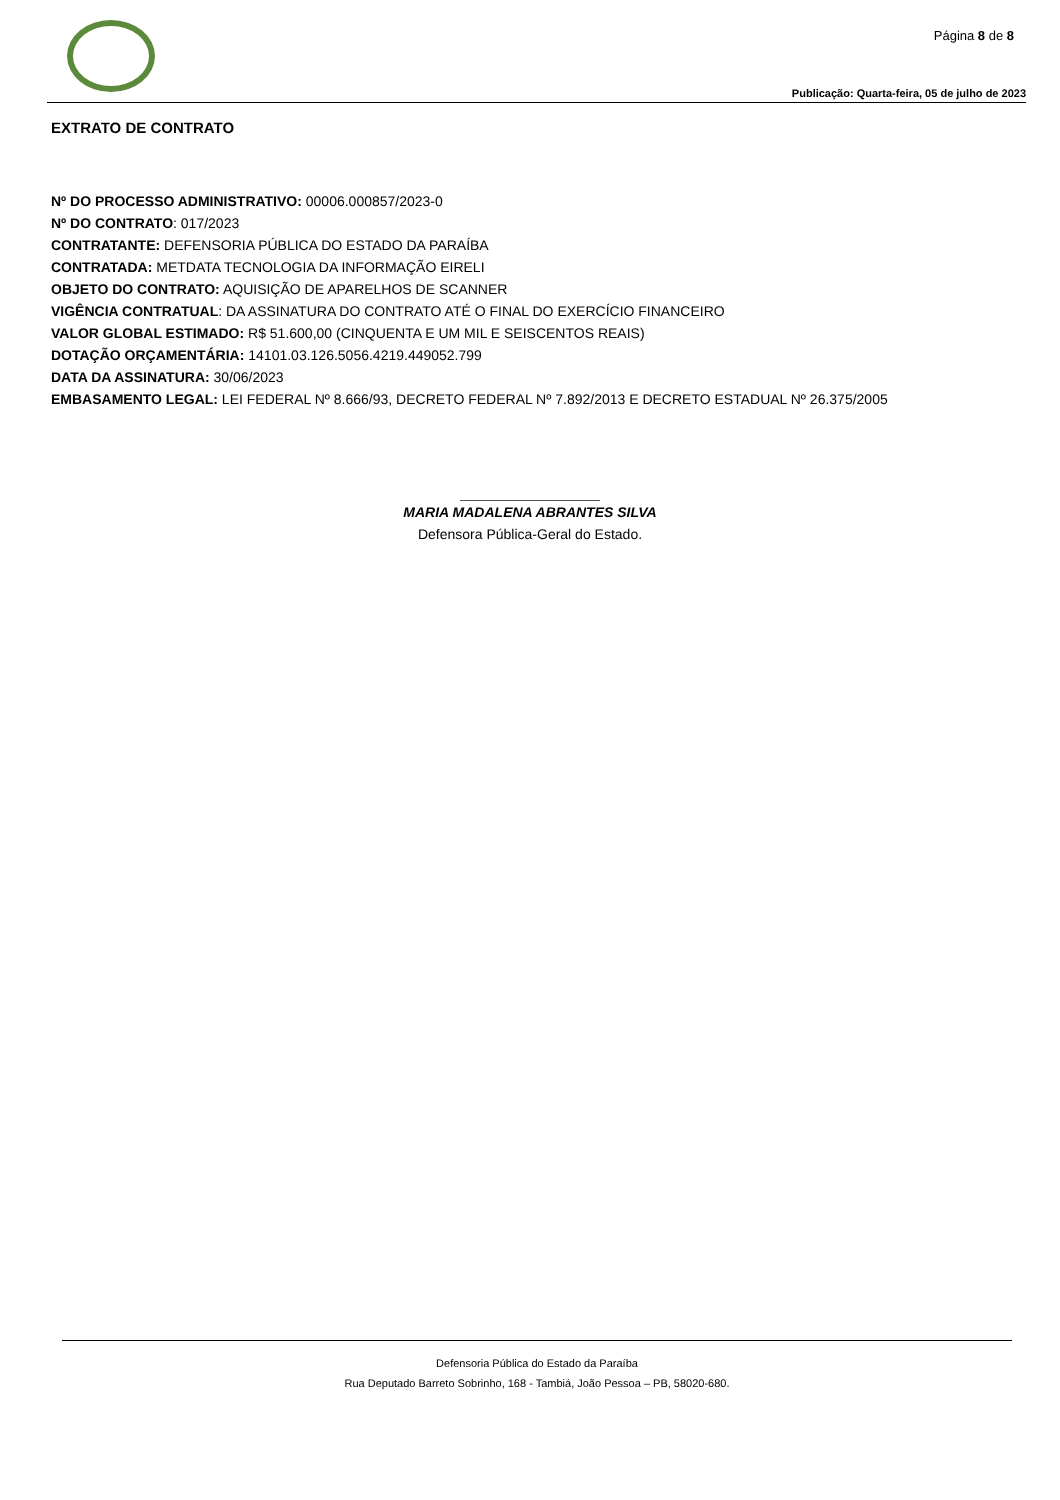Página 8 de 8
Publicação: Quarta-feira, 05 de julho de 2023
EXTRATO DE CONTRATO
Nº DO PROCESSO ADMINISTRATIVO: 00006.000857/2023-0
Nº DO CONTRATO: 017/2023
CONTRATANTE: DEFENSORIA PÚBLICA DO ESTADO DA PARAÍBA
CONTRATADA: METDATA TECNOLOGIA DA INFORMAÇÃO EIRELI
OBJETO DO CONTRATO: AQUISIÇÃO DE APARELHOS DE SCANNER
VIGÊNCIA CONTRATUAL: DA ASSINATURA DO CONTRATO ATÉ O FINAL DO EXERCÍCIO FINANCEIRO
VALOR GLOBAL ESTIMADO: R$ 51.600,00 (CINQUENTA E UM MIL E SEISCENTOS REAIS)
DOTAÇÃO ORÇAMENTÁRIA: 14101.03.126.5056.4219.449052.799
DATA DA ASSINATURA: 30/06/2023
EMBASAMENTO LEGAL: LEI FEDERAL Nº 8.666/93, DECRETO FEDERAL Nº 7.892/2013 E DECRETO ESTADUAL Nº 26.375/2005
MARIA MADALENA ABRANTES SILVA
Defensora Pública-Geral do Estado.
Defensoria Pública do Estado da Paraíba
Rua Deputado Barreto Sobrinho, 168 - Tambiá, João Pessoa – PB, 58020-680.